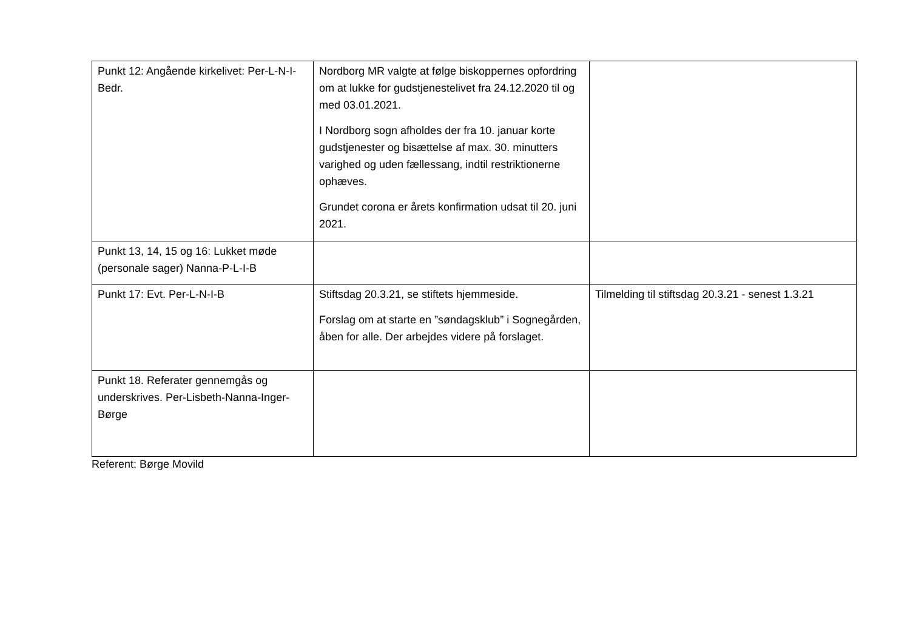| Punkt 12: Angående kirkelivet: Per-L-N-I-Bedr. | Nordborg MR valgte at følge biskoppernes opfordring om at lukke for gudstjenestelivet fra 24.12.2020 til og med 03.01.2021. I Nordborg sogn afholdes der fra 10. januar korte gudstjenester og bisættelse af max. 30. minutters varighed og uden fællessang, indtil restriktionerne ophæves. Grundet corona er årets konfirmation udsat til 20. juni 2021. | |
| Punkt 13, 14, 15 og 16: Lukket møde (personale sager) Nanna-P-L-I-B | | |
| Punkt 17: Evt. Per-L-N-I-B | Stiftsdag 20.3.21, se stiftets hjemmeside. Forslag om at starte en ”søndagsklub” i Sognegården, åben for alle. Der arbejdes videre på forslaget. | Tilmelding til stiftsdag 20.3.21 - senest 1.3.21 |
| Punkt 18. Referater gennemgås og underskrives. Per-Lisbeth-Nanna-Inger-Børge | | |
Referent: Børge Movild